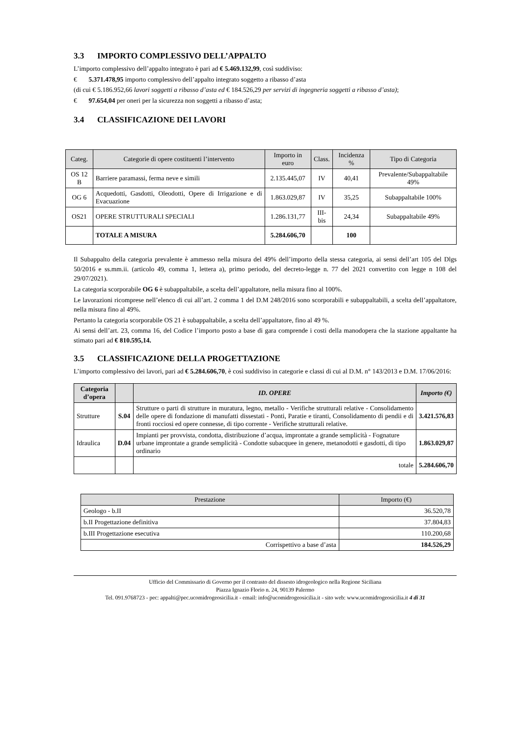3.3 IMPORTO COMPLESSIVO DELL’APPALTO
L’importo complessivo dell’appalto integrato è pari ad € 5.469.132,99, così suddiviso:
€ 5.371.478,95 importo complessivo dell’appalto integrato soggetto a ribasso d’asta
(di cui € 5.186.952,66 lavori soggetti a ribasso d’asta ed € 184.526,29 per servizi di ingegneria soggetti a ribasso d’asta);
€ 97.654,04 per oneri per la sicurezza non soggetti a ribasso d’asta;
3.4 CLASSIFICAZIONE DEI LAVORI
| Categ. | Categorie di opere costituenti l’intervento | Importo in euro | Class. | Incidenza % | Tipo di Categoria |
| --- | --- | --- | --- | --- | --- |
| OS 12 B | Barriere paramassi, ferma neve e simili | 2.135.445,07 | IV | 40,41 | Prevalente/Subappaltabile 49% |
| OG 6 | Acquedotti, Gasdotti, Oleodotti, Opere di Irrigazione e di Evacuazione | 1.863.029,87 | IV | 35,25 | Subappaltabile 100% |
| OS21 | OPERE STRUTTURALI SPECIALI | 1.286.131,77 | III-bis | 24,34 | Subappaltabile 49% |
| | TOTALE A MISURA | 5.284.606,70 | | 100 | |
Il Subappalto della categoria prevalente è ammesso nella misura del 49% dell’importo della stessa categoria, ai sensi dell’art 105 del Dlgs 50/2016 e ss.mm.ii. (articolo 49, comma 1, lettera a), primo periodo, del decreto-legge n. 77 del 2021 convertito con legge n 108 del 29/07/2021).
La categoria scorporabile OG 6 è subappaltabile, a scelta dell’appaltatore, nella misura fino al 100%.
Le lavorazioni ricomprese nell’elenco di cui all’art. 2 comma 1 del D.M 248/2016 sono scorporabili e subappaltabili, a scelta dell’appaltatore, nella misura fino al 49%.
Pertanto la categoria scorporabile OS 21 è subappaltabile, a scelta dell’appaltatore, fino al 49 %.
Ai sensi dell’art. 23, comma 16, del Codice l’importo posto a base di gara comprende i costi della manodopera che la stazione appaltante ha stimato pari ad € 810.595,14.
3.5 CLASSIFICAZIONE DELLA PROGETTAZIONE
L’importo complessivo dei lavori, pari ad € 5.284.606,70, è così suddiviso in categorie e classi di cui al D.M. n° 143/2013 e D.M. 17/06/2016:
| Categoria d’opera | | ID. OPERE | Importo (€) |
| --- | --- | --- | --- |
| Strutture | S.04 | Strutture o parti di strutture in muratura, legno, metallo - Verifiche strutturali relative - Consolidamento delle opere di fondazione di manufatti dissestati - Ponti, Paratie e tiranti, Consolidamento di pendii e di fronti rocciosi ed opere connesse, di tipo corrente - Verifiche strutturali relative. | 3.421.576,83 |
| Idraulica | D.04 | Impianti per provvista, condotta, distribuzione d’acqua, improntate a grande semplicità - Fognature urbane improntate a grande semplicità - Condotte subacquee in genere, metanodotti e gasdotti, di tipo ordinario | 1.863.029,87 |
| | | totale | 5.284.606,70 |
| Prestazione | Importo (€) |
| --- | --- |
| Geologo - b.II | 36.520,78 |
| b.II Progettazione definitiva | 37.804,83 |
| b.III Progettazione esecutiva | 110.200,68 |
| Corrispettivo a base d’asta | 184.526,29 |
Ufficio del Commissario di Governo per il contrasto del dissesto idrogeologico nella Regione Siciliana
Piazza Ignazio Florio n. 24, 90139 Palermo
Tel. 091.9768723 - pec: appalti@pec.ucomidrogeosicilia.it - email: info@ucomidrogeosicilia.it - sito web: www.ucomidrogeosicilia.it 4 di 31